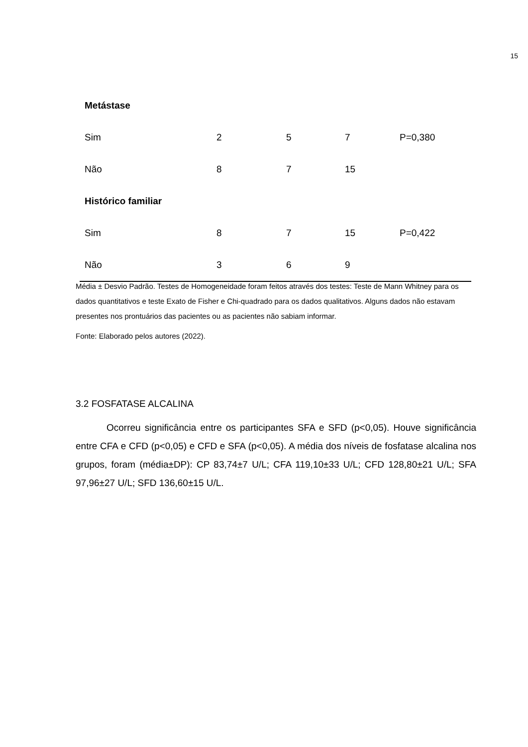15
| Metástase | | | | |
| Sim | 2 | 5 | 7 | P=0,380 |
| Não | 8 | 7 | 15 | |
| Histórico familiar | | | | |
| Sim | 8 | 7 | 15 | P=0,422 |
| Não | 3 | 6 | 9 | |
Média ± Desvio Padrão. Testes de Homogeneidade foram feitos através dos testes: Teste de Mann Whitney para os dados quantitativos e teste Exato de Fisher e Chi-quadrado para os dados qualitativos. Alguns dados não estavam presentes nos prontuários das pacientes ou as pacientes não sabiam informar.
Fonte: Elaborado pelos autores (2022).
3.2 FOSFATASE ALCALINA
Ocorreu significância entre os participantes SFA e SFD (p<0,05). Houve significância entre CFA e CFD (p<0,05) e CFD e SFA (p<0,05). A média dos níveis de fosfatase alcalina nos grupos, foram (média±DP): CP 83,74±7 U/L; CFA 119,10±33 U/L; CFD 128,80±21 U/L; SFA 97,96±27 U/L; SFD 136,60±15 U/L.